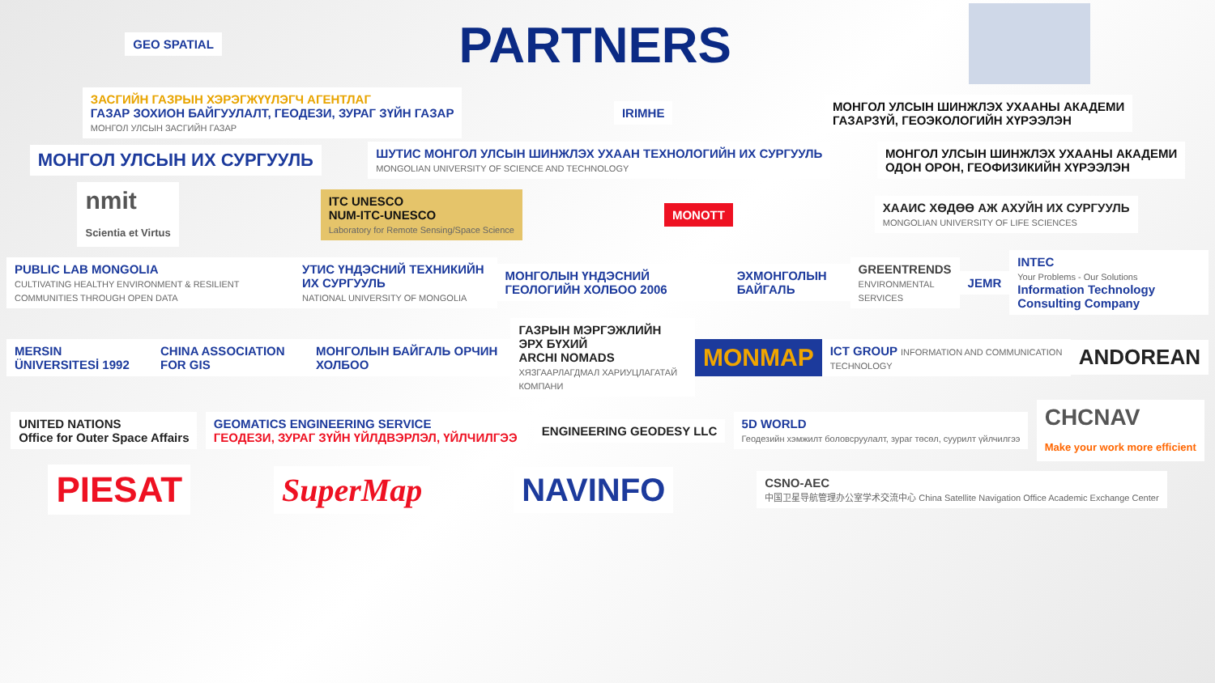GEO SPATIAL
PARTNERS
ЗАСГИЙН ГАЗРЫН ХЭРЭГЖҮҮЛЭГЧ АГЕНТЛАГ
ГАЗАР ЗОХИОН БАЙГУУЛАЛТ, ГЕОДЕЗИ, ЗУРАГ ЗҮЙН ГАЗАР
МОНГОЛ УЛСЫН ЗАСГИЙН ГАЗАР
IRIMHE
МОНГОЛ УЛСЫН ШИНЖЛЭХ УХААНЫ АКАДЕМИ
ГАЗАРЗҮЙ, ГЕОЭКОЛОГИЙН ХҮРЭЭЛЭН
МОНГОЛ УЛСЫН ИХ СУРГУУЛЬ
ШУТИС МОНГОЛ УЛСЫН ШИНЖЛЭХ УХААН ТЕХНОЛОГИЙН ИХ СУРГУУЛЬ
MONGOLIAN UNIVERSITY OF SCIENCE AND TECHNOLOGY
МОНГОЛ УЛСЫН ШИНЖЛЭХ УХААНЫ АКАДЕМИ
ОДОН ОРОН, ГЕОФИЗИКИЙН ХҮРЭЭЛЭН
nmit
Scientia et Virtus
ITC UNESCO
NUM-ITC-UNESCO
Laboratory for Remote Sensing/Space Science
MONOTT
ХААИС ХӨДӨӨ АЖ АХУЙН ИХ СУРГУУЛЬ
MONGOLIAN UNIVERSITY OF LIFE SCIENCES
PUBLIC LAB MONGOLIA
CULTIVATING HEALTHY ENVIRONMENT & RESILIENT COMMUNITIES THROUGH OPEN DATA
УТИС ҮНДЭСНИЙ ТЕХНИКИЙН ИХ СУРГУУЛЬ
NATIONAL UNIVERSITY OF MONGOLIA
МОНГОЛЫН ҮНДЭСНИЙ ГЕОЛОГИЙН ХОЛБОО 2006
ЭХМОНГОЛЫН БАЙГАЛЬ
GREENTRENDS
ENVIRONMENTAL SERVICES
JEMR
INTEC
Your Problems - Our Solutions
Information Technology Consulting Company
MERSIN ÜNIVERSITESİ 1992 CHINA ASSOCIATION FOR GIS МОНГОЛЫН БАЙГАЛЬ ОРЧИН ХОЛБОО
ГАЗРЫН МЭРГЭЖЛИЙН ЭРХ БҮХИЙ
ARCHI NOMADS
ХЯЗГААРЛАГДМАЛ ХАРИУЦЛАГАТАЙ КОМПАНИ
MONMAP
ICT GROUP INFORMATION AND COMMUNICATION TECHNOLOGY
ANDOREAN
UNITED NATIONS
Office for Outer Space Affairs
GEOMATICS ENGINEERING SERVICE
ГЕОДЕЗИ, ЗУРАГ ЗҮЙН ҮЙЛДВЭРЛЭЛ, ҮЙЛЧИЛГЭЭ
ENGINEERING GEODESY LLC
5D WORLD
Геодезийн хэмжилт боловсруулалт, зураг төсөл, суурилт үйлчилгээ
CHCNAV
Make your work more efficient
PIESAT SuperMap NAVINFO
CSNO-AEC
中国卫星导航管理办公室学术交流中心 China Satellite Navigation Office Academic Exchange Center